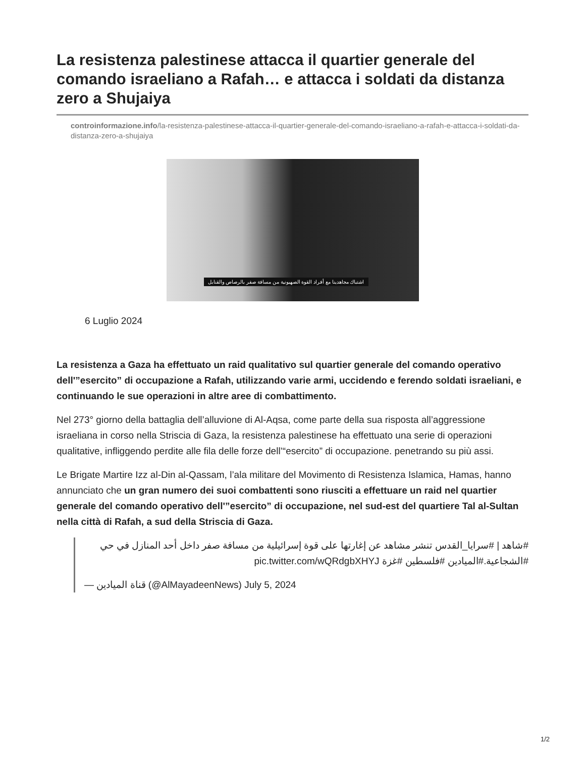La resistenza palestinese attacca il quartier generale del comando israeliano a Rafah… e attacca i soldati da distanza zero a Shujaiya
controinformazione.info/la-resistenza-palestinese-attacca-il-quartier-generale-del-comando-israeliano-a-rafah-e-attacca-i-soldati-da-distanza-zero-a-shujaiya
اشتباك مجاهدينا مع أفراد القوة الصهيونية من مسافة صفر بالرصاص والقنابل
6 Luglio 2024
La resistenza a Gaza ha effettuato un raid qualitativo sul quartier generale del comando operativo dell'”esercito” di occupazione a Rafah, utilizzando varie armi, uccidendo e ferendo soldati israeliani, e continuando le sue operazioni in altre aree di combattimento.
Nel 273° giorno della battaglia dell’alluvione di Al-Aqsa, come parte della sua risposta all’aggressione israeliana in corso nella Striscia di Gaza, la resistenza palestinese ha effettuato una serie di operazioni qualitative, infliggendo perdite alle fila delle forze dell’“esercito” di occupazione. penetrando su più assi.
Le Brigate Martire Izz al-Din al-Qassam, l’ala militare del Movimento di Resistenza Islamica, Hamas, hanno annunciato che un gran numero dei suoi combattenti sono riusciti a effettuare un raid nel quartier generale del comando operativo dell'”esercito” di occupazione, nel sud-est del quartiere Tal al-Sultan nella città di Rafah, a sud della Striscia di Gaza.
#شاهد | #سرايا_القدس تنشر مشاهد عن إغارتها على قوة إسرائيلية من مسافة صفر داخل أحد المنازل في حي #الشجاعية.#الميادين #فلسطين #غزة pic.twitter.com/wQRdgbXHYJ
— قناة الميادين (@AlMayadeenNews) July 5, 2024
1/2